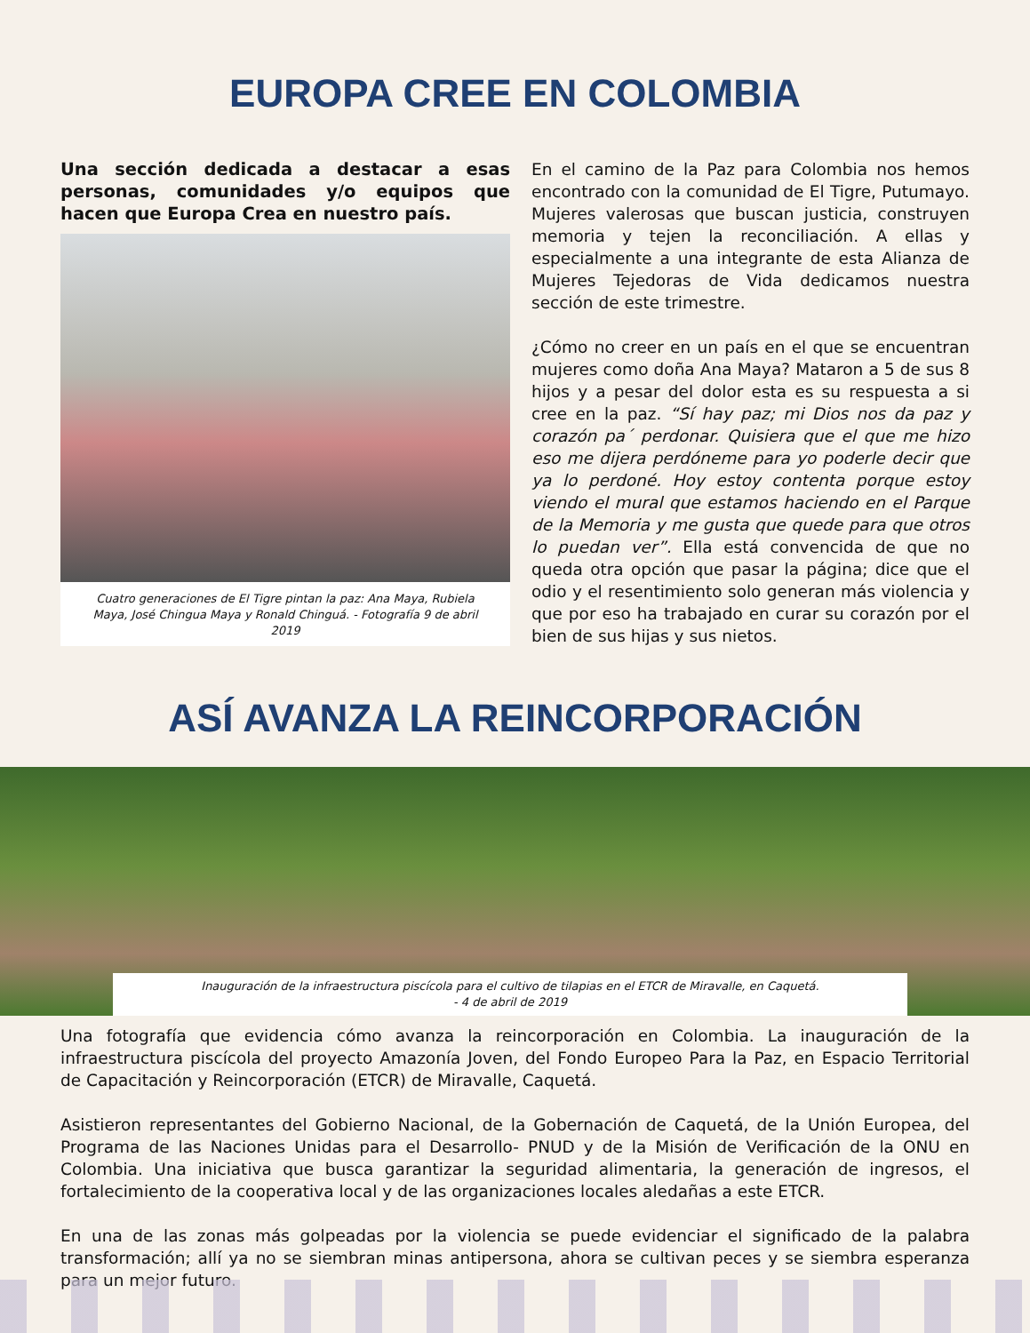EUROPA CREE EN COLOMBIA
Una sección dedicada a destacar a esas personas, comunidades y/o equipos que hacen que Europa Crea en nuestro país.
Cuatro generaciones de El Tigre pintan la paz: Ana Maya, Rubiela Maya, José Chingua Maya y Ronald Chinguá. - Fotografía 9 de abril 2019
En el camino de la Paz para Colombia nos hemos encontrado con la comunidad de El Tigre, Putumayo. Mujeres valerosas que buscan justicia, construyen memoria y tejen la reconciliación. A ellas y especialmente a una integrante de esta Alianza de Mujeres Tejedoras de Vida dedicamos nuestra sección de este trimestre.
¿Cómo no creer en un país en el que se encuentran mujeres como doña Ana Maya? Mataron a 5 de sus 8 hijos y a pesar del dolor esta es su respuesta a si cree en la paz. “Sí hay paz; mi Dios nos da paz y corazón pa´ perdonar. Quisiera que el que me hizo eso me dijera perdóneme para yo poderle decir que ya lo perdoné. Hoy estoy contenta porque estoy viendo el mural que estamos haciendo en el Parque de la Memoria y me gusta que quede para que otros lo puedan ver”. Ella está convencida de que no queda otra opción que pasar la página; dice que el odio y el resentimiento solo generan más violencia y que por eso ha trabajado en curar su corazón por el bien de sus hijas y sus nietos.
ASÍ AVANZA LA REINCORPORACIÓN
Inauguración de la infraestructura piscícola para el cultivo de tilapias en el ETCR de Miravalle, en Caquetá.
- 4 de abril de 2019
Una fotografía que evidencia cómo avanza la reincorporación en Colombia. La inauguración de la infraestructura piscícola del proyecto Amazonía Joven, del Fondo Europeo Para la Paz, en Espacio Territorial de Capacitación y Reincorporación (ETCR) de Miravalle, Caquetá.
Asistieron representantes del Gobierno Nacional, de la Gobernación de Caquetá, de la Unión Europea, del Programa de las Naciones Unidas para el Desarrollo- PNUD y de la Misión de Verificación de la ONU en Colombia. Una iniciativa que busca garantizar la seguridad alimentaria, la generación de ingresos, el fortalecimiento de la cooperativa local y de las organizaciones locales aledañas a este ETCR.
En una de las zonas más golpeadas por la violencia se puede evidenciar el significado de la palabra transformación; allí ya no se siembran minas antipersona, ahora se cultivan peces y se siembra esperanza para un mejor futuro.